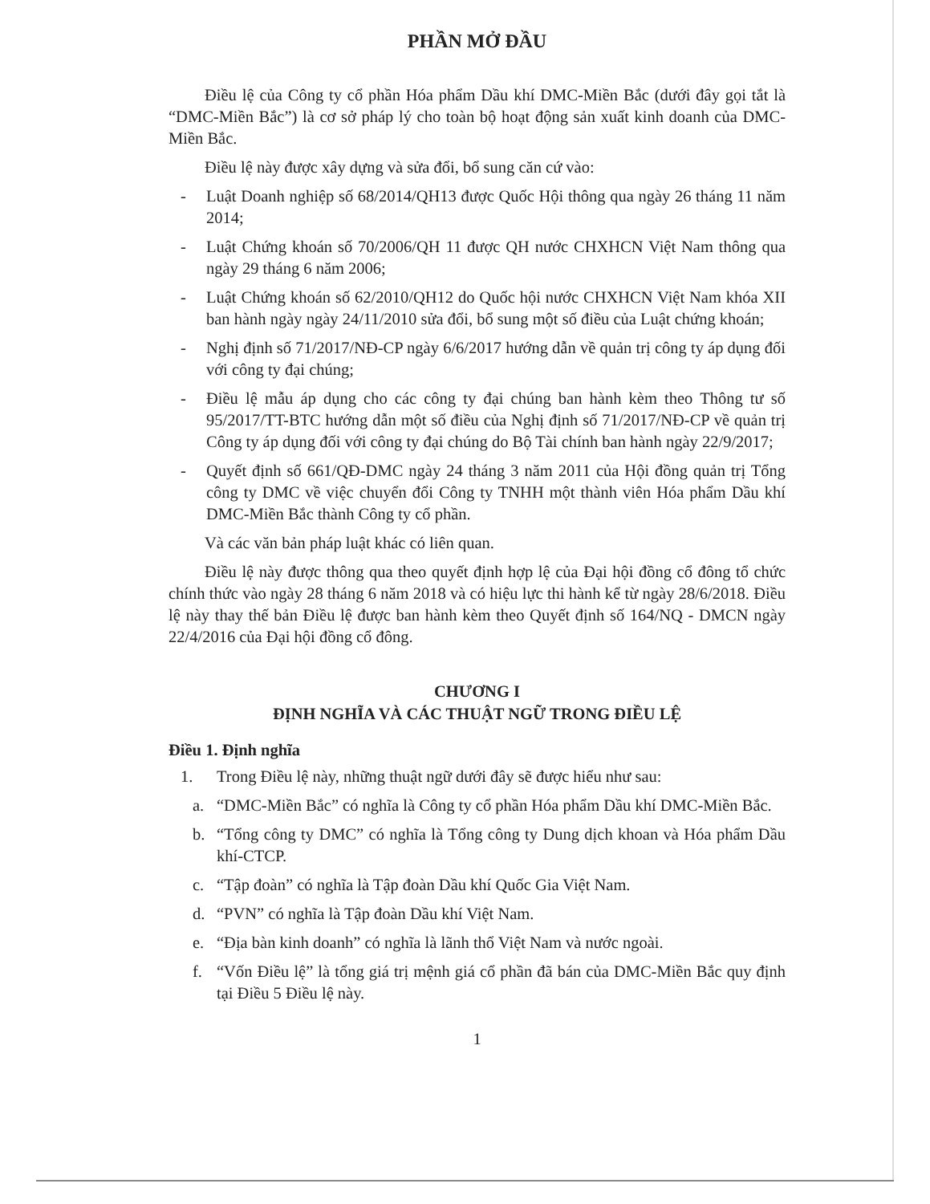PHẦN MỞ ĐẦU
Điều lệ của Công ty cổ phần Hóa phẩm Dầu khí DMC-Miền Bắc (dưới đây gọi tắt là “DMC-Miền Bắc”) là cơ sở pháp lý cho toàn bộ hoạt động sản xuất kinh doanh của DMC-Miền Bắc.
Điều lệ này được xây dựng và sửa đổi, bổ sung căn cứ vào:
- Luật Doanh nghiệp số 68/2014/QH13 được Quốc Hội thông qua ngày 26 tháng 11 năm 2014;
- Luật Chứng khoán số 70/2006/QH 11 được QH nước CHXHCN Việt Nam thông qua ngày 29 tháng 6 năm 2006;
- Luật Chứng khoán số 62/2010/QH12 do Quốc hội nước CHXHCN Việt Nam khóa XII ban hành ngày ngày 24/11/2010 sửa đổi, bổ sung một số điều của Luật chứng khoán;
- Nghị định số 71/2017/NĐ-CP ngày 6/6/2017 hướng dẫn về quản trị công ty áp dụng đối với công ty đại chúng;
- Điều lệ mẫu áp dụng cho các công ty đại chúng ban hành kèm theo Thông tư số 95/2017/TT-BTC hướng dẫn một số điều của Nghị định số 71/2017/NĐ-CP về quản trị Công ty áp dụng đối với công ty đại chúng do Bộ Tài chính ban hành ngày 22/9/2017;
- Quyết định số 661/QĐ-DMC ngày 24 tháng 3 năm 2011 của Hội đồng quản trị Tổng công ty DMC về việc chuyển đổi Công ty TNHH một thành viên Hóa phẩm Dầu khí DMC-Miền Bắc thành Công ty cổ phần.
Và các văn bản pháp luật khác có liên quan.
Điều lệ này được thông qua theo quyết định hợp lệ của Đại hội đồng cổ đông tổ chức chính thức vào ngày 28 tháng 6 năm 2018 và có hiệu lực thi hành kể từ ngày 28/6/2018. Điều lệ này thay thế bản Điều lệ được ban hành kèm theo Quyết định số 164/NQ - DMCN ngày 22/4/2016 của Đại hội đồng cổ đông.
CHƯƠNG I
ĐỊNH NGHĨA VÀ CÁC THUẬT NGỮ TRONG ĐIỀU LỆ
Điều 1. Định nghĩa
1. Trong Điều lệ này, những thuật ngữ dưới đây sẽ được hiểu như sau:
a. “DMC-Miền Bắc” có nghĩa là Công ty cổ phần Hóa phẩm Dầu khí DMC-Miền Bắc.
b. “Tổng công ty DMC” có nghĩa là Tổng công ty Dung dịch khoan và Hóa phẩm Dầu khí-CTCP.
c. “Tập đoàn” có nghĩa là Tập đoàn Dầu khí Quốc Gia Việt Nam.
d. “PVN” có nghĩa là Tập đoàn Dầu khí Việt Nam.
e. “Địa bàn kinh doanh” có nghĩa là lãnh thổ Việt Nam và nước ngoài.
f. “Vốn Điều lệ” là tổng giá trị mệnh giá cổ phần đã bán của DMC-Miền Bắc quy định tại Điều 5 Điều lệ này.
1